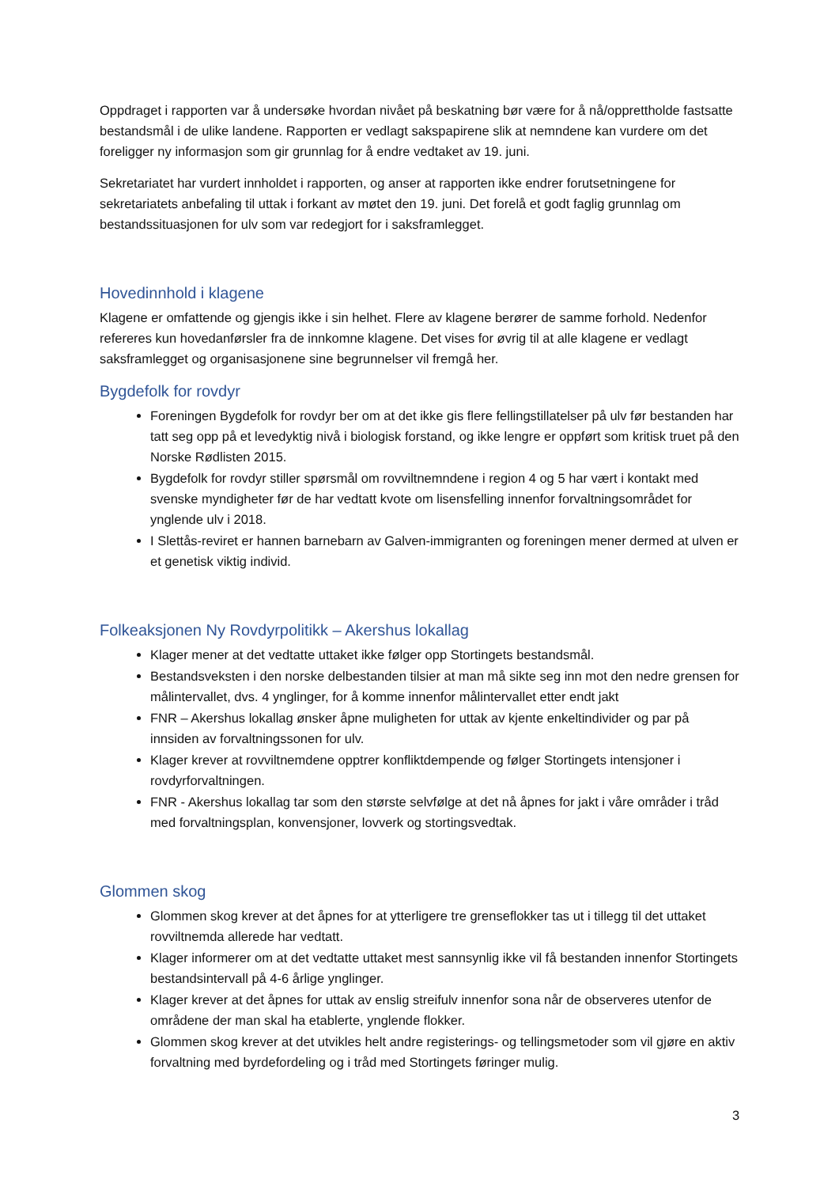Oppdraget i rapporten var å undersøke hvordan nivået på beskatning bør være for å nå/opprettholde fastsatte bestandsmål i de ulike landene. Rapporten er vedlagt sakspapirene slik at nemndene kan vurdere om det foreligger ny informasjon som gir grunnlag for å endre vedtaket av 19. juni.
Sekretariatet har vurdert innholdet i rapporten, og anser at rapporten ikke endrer forutsetningene for sekretariatets anbefaling til uttak i forkant av møtet den 19. juni. Det forelå et godt faglig grunnlag om bestandssituasjonen for ulv som var redegjort for i saksframlegget.
Hovedinnhold i klagene
Klagene er omfattende og gjengis ikke i sin helhet. Flere av klagene berører de samme forhold. Nedenfor refereres kun hovedanførsler fra de innkomne klagene. Det vises for øvrig til at alle klagene er vedlagt saksframlegget og organisasjonene sine begrunnelser vil fremgå her.
Bygdefolk for rovdyr
Foreningen Bygdefolk for rovdyr ber om at det ikke gis flere fellingstillatelser på ulv før bestanden har tatt seg opp på et levedyktig nivå i biologisk forstand, og ikke lengre er oppført som kritisk truet på den Norske Rødlisten 2015.
Bygdefolk for rovdyr stiller spørsmål om rovviltnemndene i region 4 og 5 har vært i kontakt med svenske myndigheter før de har vedtatt kvote om lisensfelling innenfor forvaltningsområdet for ynglende ulv i 2018.
I Slettås-reviret er hannen barnebarn av Galven-immigranten og foreningen mener dermed at ulven er et genetisk viktig individ.
Folkeaksjonen Ny Rovdyrpolitikk – Akershus lokallag
Klager mener at det vedtatte uttaket ikke følger opp Stortingets bestandsmål.
Bestandsveksten i den norske delbestanden tilsier at man må sikte seg inn mot den nedre grensen for målintervallet, dvs. 4 ynglinger, for å komme innenfor målintervallet etter endt jakt
FNR – Akershus lokallag ønsker åpne muligheten for uttak av kjente enkeltindivider og par på innsiden av forvaltningssonen for ulv.
Klager krever at rovviltnemdene opptrer konfliktdempende og følger Stortingets intensjoner i rovdyrforvaltningen.
FNR - Akershus lokallag tar som den største selvfølge at det nå åpnes for jakt i våre områder i tråd med forvaltningsplan, konvensjoner, lovverk og stortingsvedtak.
Glommen skog
Glommen skog krever at det åpnes for at ytterligere tre grenseflokker tas ut i tillegg til det uttaket rovviltnemda allerede har vedtatt.
Klager informerer om at det vedtatte uttaket mest sannsynlig ikke vil få bestanden innenfor Stortingets bestandsintervall på 4-6 årlige ynglinger.
Klager krever at det åpnes for uttak av enslig streifulv innenfor sona når de observeres utenfor de områdene der man skal ha etablerte, ynglende flokker.
Glommen skog krever at det utvikles helt andre registerings- og tellingsmetoder som vil gjøre en aktiv forvaltning med byrdefordeling og i tråd med Stortingets føringer mulig.
3